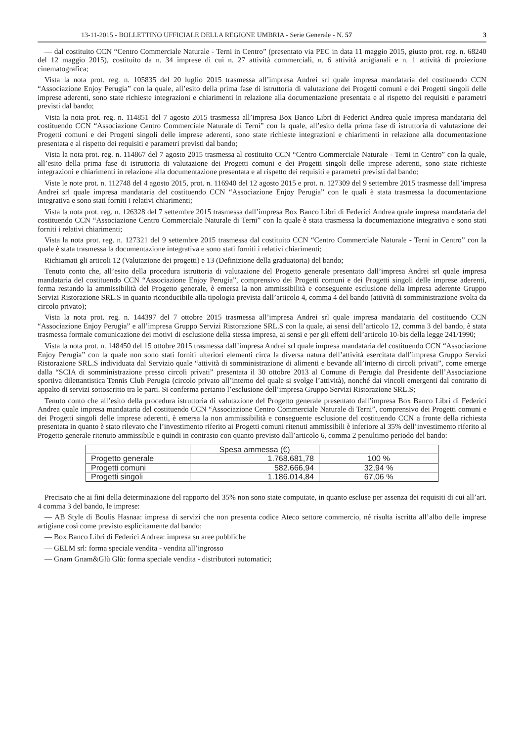13-11-2015 - BOLLETTINO UFFICIALE DELLA REGIONE UMBRIA - Serie Generale - N. 57 3
— dal costituito CCN “Centro Commerciale Naturale - Terni in Centro” (presentato via PEC in data 11 maggio 2015, giusto prot. reg. n. 68240 del 12 maggio 2015), costituito da n. 34 imprese di cui n. 27 attività commerciali, n. 6 attività artigianali e n. 1 attività di proiezione cinematografica;
Vista la nota prot. reg. n. 105835 del 20 luglio 2015 trasmessa all’impresa Andrei srl quale impresa mandataria del costituendo CCN “Associazione Enjoy Perugia” con la quale, all’esito della prima fase di istruttoria di valutazione dei Progetti comuni e dei Progetti singoli delle imprese aderenti, sono state richieste integrazioni e chiarimenti in relazione alla documentazione presentata e al rispetto dei requisiti e parametri previsti dal bando;
Vista la nota prot. reg. n. 114851 del 7 agosto 2015 trasmessa all’impresa Box Banco Libri di Federici Andrea quale impresa mandataria del costituendo CCN “Associazione Centro Commerciale Naturale di Terni” con la quale, all’esito della prima fase di istruttoria di valutazione dei Progetti comuni e dei Progetti singoli delle imprese aderenti, sono state richieste integrazioni e chiarimenti in relazione alla documentazione presentata e al rispetto dei requisiti e parametri previsti dal bando;
Vista la nota prot. reg. n. 114867 del 7 agosto 2015 trasmessa al costituito CCN “Centro Commerciale Naturale - Terni in Centro” con la quale, all’esito della prima fase di istruttoria di valutazione dei Progetti comuni e dei Progetti singoli delle imprese aderenti, sono state richieste integrazioni e chiarimenti in relazione alla documentazione presentata e al rispetto dei requisiti e parametri previsti dal bando;
Viste le note prot. n. 112748 del 4 agosto 2015, prot. n. 116940 del 12 agosto 2015 e prot. n. 127309 del 9 settembre 2015 trasmesse dall’impresa Andrei srl quale impresa mandataria del costituendo CCN “Associazione Enjoy Perugia” con le quali è stata trasmessa la documentazione integrativa e sono stati forniti i relativi chiarimenti;
Vista la nota prot. reg. n. 126328 del 7 settembre 2015 trasmessa dall’impresa Box Banco Libri di Federici Andrea quale impresa mandataria del costituendo CCN “Associazione Centro Commerciale Naturale di Terni” con la quale è stata trasmessa la documentazione integrativa e sono stati forniti i relativi chiarimenti;
Vista la nota prot. reg. n. 127321 del 9 settembre 2015 trasmessa dal costituito CCN “Centro Commerciale Naturale - Terni in Centro” con la quale è stata trasmessa la documentazione integrativa e sono stati forniti i relativi chiarimenti;
Richiamati gli articoli 12 (Valutazione dei progetti) e 13 (Definizione della graduatoria) del bando;
Tenuto conto che, all’esito della procedura istruttoria di valutazione del Progetto generale presentato dall’impresa Andrei srl quale impresa mandataria del costituendo CCN “Associazione Enjoy Perugia”, comprensivo dei Progetti comuni e dei Progetti singoli delle imprese aderenti, ferma restando la ammissibilità del Progetto generale, è emersa la non ammissibilità e conseguente esclusione della impresa aderente Gruppo Servizi Ristorazione SRL.S in quanto riconducibile alla tipologia prevista dall’articolo 4, comma 4 del bando (attività di somministrazione svolta da circolo privato);
Vista la nota prot. reg. n. 144397 del 7 ottobre 2015 trasmessa all’impresa Andrei srl quale impresa mandataria del costituendo CCN “Associazione Enjoy Perugia” e all’impresa Gruppo Servizi Ristorazione SRL.S con la quale, ai sensi dell’articolo 12, comma 3 del bando, è stata trasmessa formale comunicazione dei motivi di esclusione della stessa impresa, ai sensi e per gli effetti dell’articolo 10-bis della legge 241/1990;
Vista la nota prot. n. 148450 del 15 ottobre 2015 trasmessa dall’impresa Andrei srl quale impresa mandataria del costituendo CCN “Associazione Enjoy Perugia” con la quale non sono stati forniti ulteriori elementi circa la diversa natura dell’attività esercitata dall’impresa Gruppo Servizi Ristorazione SRL.S individuata dal Servizio quale “attività di somministrazione di alimenti e bevande all’interno di circoli privati”, come emerge dalla “SCIA di somministrazione presso circoli privati” presentata il 30 ottobre 2013 al Comune di Perugia dal Presidente dell’Associazione sportiva dilettantistica Tennis Club Perugia (circolo privato all’interno del quale si svolge l’attività), nonché dai vincoli emergenti dal contratto di appalto di servizi sottoscritto tra le parti. Si conferma pertanto l’esclusione dell’impresa Gruppo Servizi Ristorazione SRL.S;
Tenuto conto che all’esito della procedura istruttoria di valutazione del Progetto generale presentato dall’impresa Box Banco Libri di Federici Andrea quale impresa mandataria del costituendo CCN “Associazione Centro Commerciale Naturale di Terni”, comprensivo dei Progetti comuni e dei Progetti singoli delle imprese aderenti, è emersa la non ammissibilità e conseguente esclusione del costituendo CCN a fronte della richiesta presentata in quanto è stato rilevato che l’investimento riferito ai Progetti comuni ritenuti ammissibili è inferiore al 35% dell’investimento riferito al Progetto generale ritenuto ammissibile e quindi in contrasto con quanto previsto dall’articolo 6, comma 2 penultimo periodo del bando:
| | Spesa ammessa (€) | |
| --- | --- | --- |
| Progetto generale | 1.768.681,78 | 100 % |
| Progetti comuni | 582.666,94 | 32,94 % |
| Progetti singoli | 1.186.014,84 | 67,06 % |
Precisato che ai fini della determinazione del rapporto del 35% non sono state computate, in quanto escluse per assenza dei requisiti di cui all’art. 4 comma 3 del bando, le imprese:
— AB Style di Boulis Hasnaa: impresa di servizi che non presenta codice Ateco settore commercio, né risulta iscritta all’albo delle imprese artigiane così come previsto esplicitamente dal bando;
— Box Banco Libri di Federici Andrea: impresa su aree pubbliche
— GELM srl: forma speciale vendita - vendita all’ingrosso
— Gnam Gnam&Glù Glù: forma speciale vendita - distributori automatici;